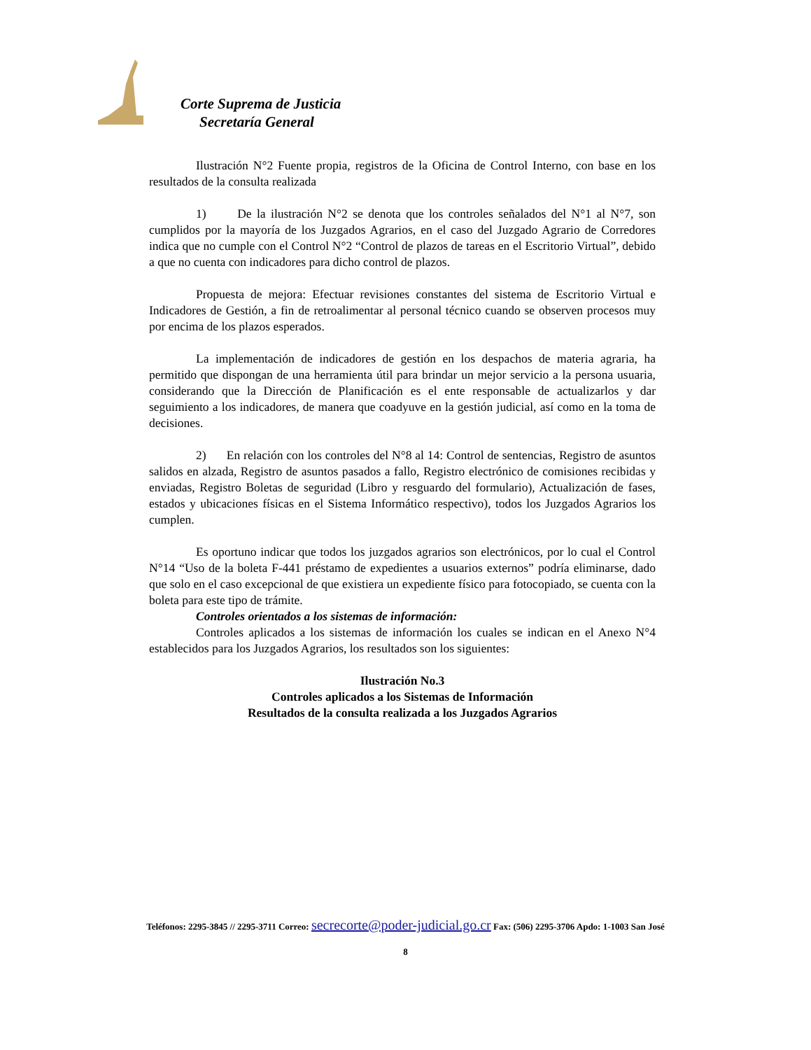Corte Suprema de Justicia
Secretaría General
Ilustración N°2 Fuente propia, registros de la Oficina de Control Interno, con base en los resultados de la consulta realizada
1) De la ilustración N°2 se denota que los controles señalados del N°1 al N°7, son cumplidos por la mayoría de los Juzgados Agrarios, en el caso del Juzgado Agrario de Corredores indica que no cumple con el Control N°2 “Control de plazos de tareas en el Escritorio Virtual”, debido a que no cuenta con indicadores para dicho control de plazos.
Propuesta de mejora: Efectuar revisiones constantes del sistema de Escritorio Virtual e Indicadores de Gestión, a fin de retroalimentar al personal técnico cuando se observen procesos muy por encima de los plazos esperados.
La implementación de indicadores de gestión en los despachos de materia agraria, ha permitido que dispongan de una herramienta útil para brindar un mejor servicio a la persona usuaria, considerando que la Dirección de Planificación es el ente responsable de actualizarlos y dar seguimiento a los indicadores, de manera que coadyuve en la gestión judicial, así como en la toma de decisiones.
2) En relación con los controles del N°8 al 14: Control de sentencias, Registro de asuntos salidos en alzada, Registro de asuntos pasados a fallo, Registro electrónico de comisiones recibidas y enviadas, Registro Boletas de seguridad (Libro y resguardo del formulario), Actualización de fases, estados y ubicaciones físicas en el Sistema Informático respectivo), todos los Juzgados Agrarios los cumplen.
Es oportuno indicar que todos los juzgados agrarios son electrónicos, por lo cual el Control N°14 “Uso de la boleta F-441 préstamo de expedientes a usuarios externos” podría eliminarse, dado que solo en el caso excepcional de que existiera un expediente físico para fotocopiado, se cuenta con la boleta para este tipo de trámite.
Controles orientados a los sistemas de información:
Controles aplicados a los sistemas de información los cuales se indican en el Anexo N°4 establecidos para los Juzgados Agrarios, los resultados son los siguientes:
Ilustración No.3
Controles aplicados a los Sistemas de Información
Resultados de la consulta realizada a los Juzgados Agrarios
Teléfonos: 2295-3845 // 2295-3711 Correo: secrecorte@poder-judicial.go.cr Fax: (506) 2295-3706 Apdo: 1-1003 San José
8